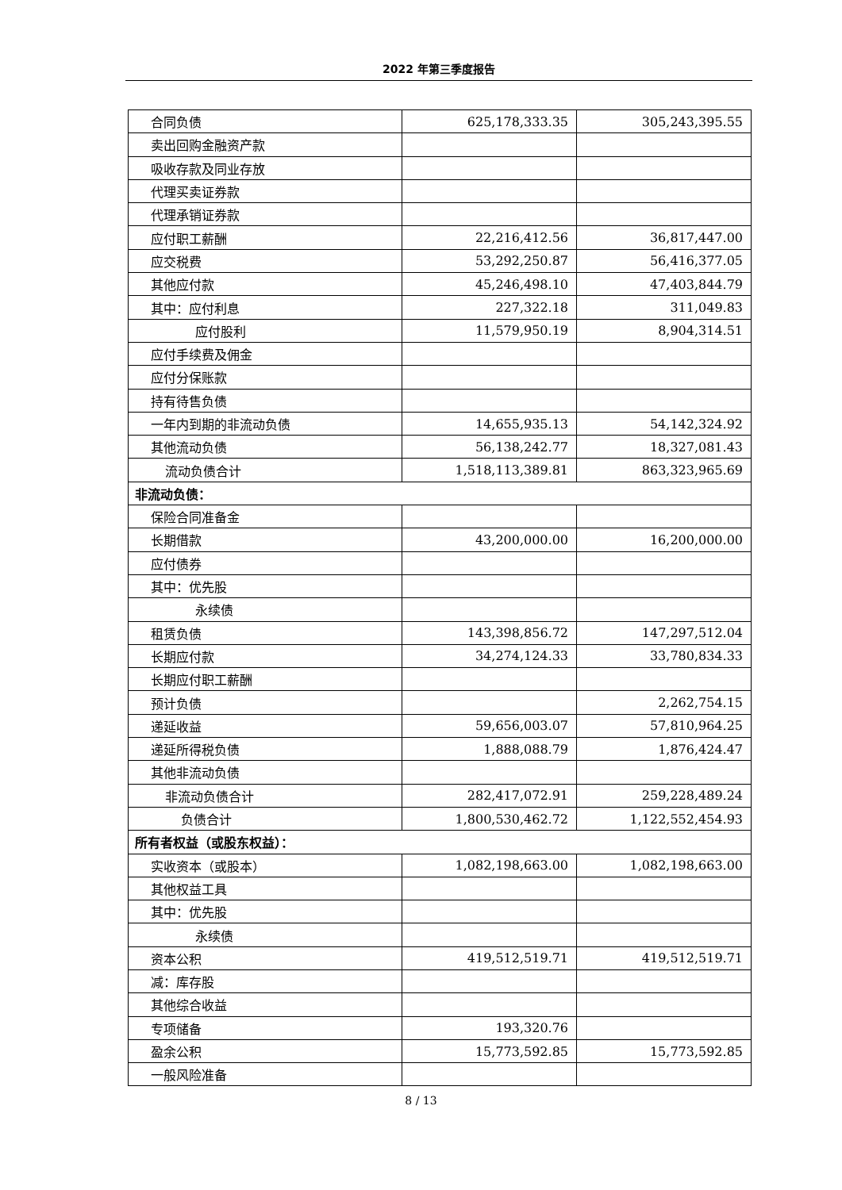2022 年第三季度报告
| 合同负债 | 625,178,333.35 | 305,243,395.55 |
| 卖出回购金融资产款 | | |
| 吸收存款及同业存放 | | |
| 代理买卖证券款 | | |
| 代理承销证券款 | | |
| 应付职工薪酬 | 22,216,412.56 | 36,817,447.00 |
| 应交税费 | 53,292,250.87 | 56,416,377.05 |
| 其他应付款 | 45,246,498.10 | 47,403,844.79 |
| 其中：应付利息 | 227,322.18 | 311,049.83 |
| 应付股利 | 11,579,950.19 | 8,904,314.51 |
| 应付手续费及佣金 | | |
| 应付分保账款 | | |
| 持有待售负债 | | |
| 一年内到期的非流动负债 | 14,655,935.13 | 54,142,324.92 |
| 其他流动负债 | 56,138,242.77 | 18,327,081.43 |
| 流动负债合计 | 1,518,113,389.81 | 863,323,965.69 |
| 非流动负债： | | |
| 保险合同准备金 | | |
| 长期借款 | 43,200,000.00 | 16,200,000.00 |
| 应付债券 | | |
| 其中：优先股 | | |
| 永续债 | | |
| 租赁负债 | 143,398,856.72 | 147,297,512.04 |
| 长期应付款 | 34,274,124.33 | 33,780,834.33 |
| 长期应付职工薪酬 | | |
| 预计负债 | | 2,262,754.15 |
| 递延收益 | 59,656,003.07 | 57,810,964.25 |
| 递延所得税负债 | 1,888,088.79 | 1,876,424.47 |
| 其他非流动负债 | | |
| 非流动负债合计 | 282,417,072.91 | 259,228,489.24 |
| 负债合计 | 1,800,530,462.72 | 1,122,552,454.93 |
| 所有者权益（或股东权益）： | | |
| 实收资本（或股本） | 1,082,198,663.00 | 1,082,198,663.00 |
| 其他权益工具 | | |
| 其中：优先股 | | |
| 永续债 | | |
| 资本公积 | 419,512,519.71 | 419,512,519.71 |
| 减：库存股 | | |
| 其他综合收益 | | |
| 专项储备 | 193,320.76 | |
| 盈余公积 | 15,773,592.85 | 15,773,592.85 |
| 一般风险准备 | | |
8 / 13